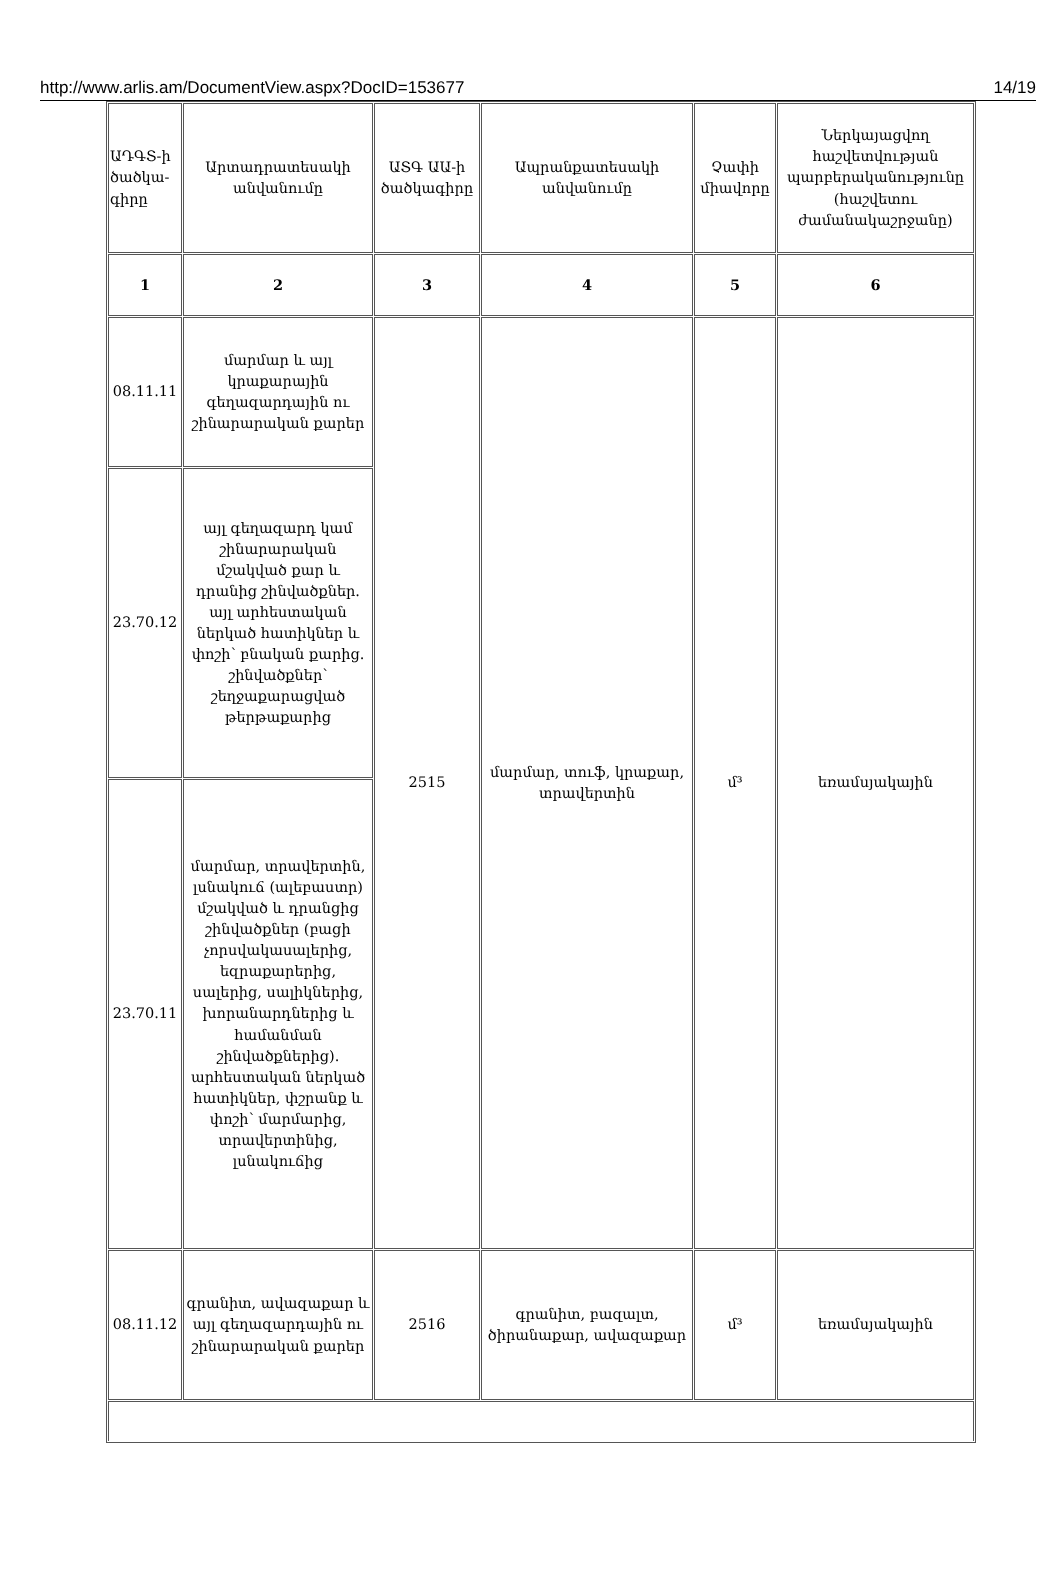http://www.arlis.am/DocumentView.aspx?DocID=153677 14/19
| ԱԴԳՏ-ի ծածկա-գիրը | Արտադրատեսակի անվանումը | ԱՏԳ ԱԱ-ի ծածկագիրը | Ապրանքատեսակի անվանումը | Չափի միավորը | Ներկայացվող հաշվետվության պարբերականությունը (հաշվետու ժամանակաշրջանը) |
| --- | --- | --- | --- | --- | --- |
| 1 | 2 | 3 | 4 | 5 | 6 |
| 08.11.11 | մարմար և այլ կրաքարային գեղազարդային ու շինարարական քարեր | 2515 | մարմար, տուֆ, կրաքար, տրավերտին | մ³ | եռամսյակային |
| 23.70.12 | այլ գեղազարդ կամ շինարարական մշակված քար և դրանից շինվածքներ. այլ արհեստական ներկած հատիկներ և փոշի՝ բնական քարից. շինվածքներ՝ շեղջաքարացված թերթաքարից | | | | |
| 23.70.11 | մարմար, տրավերտին, լսնակուճ (ալեբաստր) մշակված և դրանցից շինվածքներ (բացի չորսվակասալերից, եզրաքարերից, սալերից, սալիկներից, խորանարդներից և համանման շինվածքներից). արհեստական ներկած հատիկներ, փշրանք և փոշի՝ մարմարից, տրավերտինից, լսնակուճից | | | | |
| 08.11.12 | գրանիտ, ավազաքար և այլ գեղազարդային ու շինարարական քարեր | 2516 | գրանիտ, բազալտ, ծիրանաքար, ավազաքար | մ³ | եռամսյակային |